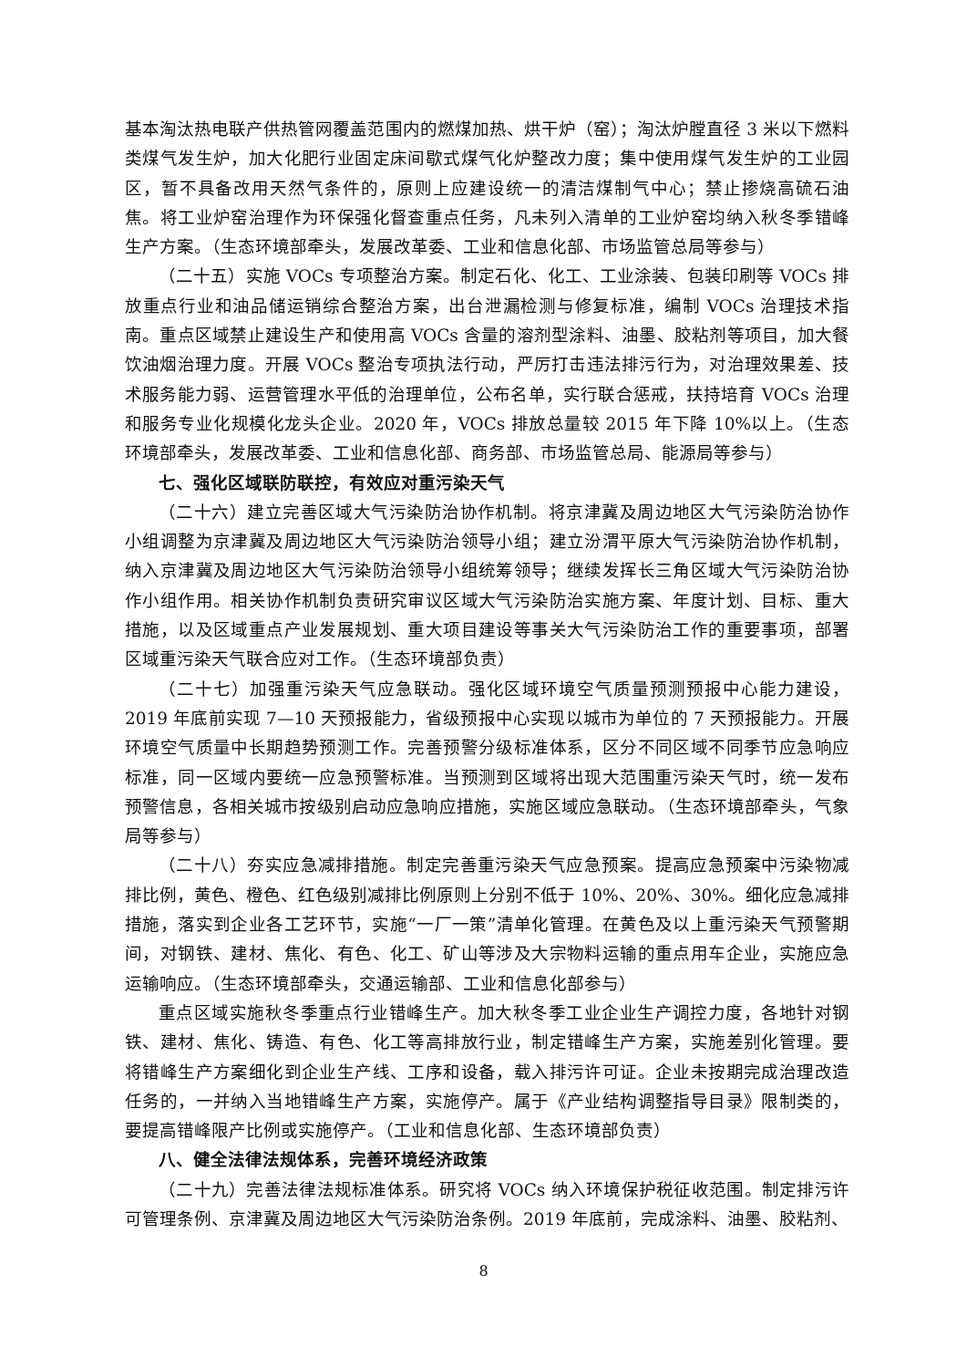基本淘汰热电联产供热管网覆盖范围内的燃煤加热、烘干炉（窑）；淘汰炉膛直径 3 米以下燃料类煤气发生炉，加大化肥行业固定床间歇式煤气化炉整改力度；集中使用煤气发生炉的工业园区，暂不具备改用天然气条件的，原则上应建设统一的清洁煤制气中心；禁止掺烧高硫石油焦。将工业炉窑治理作为环保强化督查重点任务，凡未列入清单的工业炉窑均纳入秋冬季错峰生产方案。（生态环境部牵头，发展改革委、工业和信息化部、市场监管总局等参与）
（二十五）实施 VOCs 专项整治方案。制定石化、化工、工业涂装、包装印刷等 VOCs 排放重点行业和油品储运销综合整治方案，出台泄漏检测与修复标准，编制 VOCs 治理技术指南。重点区域禁止建设生产和使用高 VOCs 含量的溶剂型涂料、油墨、胶粘剂等项目，加大餐饮油烟治理力度。开展 VOCs 整治专项执法行动，严厉打击违法排污行为，对治理效果差、技术服务能力弱、运营管理水平低的治理单位，公布名单，实行联合惩戒，扶持培育 VOCs 治理和服务专业化规模化龙头企业。2020 年，VOCs 排放总量较 2015 年下降 10%以上。（生态环境部牵头，发展改革委、工业和信息化部、商务部、市场监管总局、能源局等参与）
七、强化区域联防联控，有效应对重污染天气
（二十六）建立完善区域大气污染防治协作机制。将京津冀及周边地区大气污染防治协作小组调整为京津冀及周边地区大气污染防治领导小组；建立汾渭平原大气污染防治协作机制，纳入京津冀及周边地区大气污染防治领导小组统筹领导；继续发挥长三角区域大气污染防治协作小组作用。相关协作机制负责研究审议区域大气污染防治实施方案、年度计划、目标、重大措施，以及区域重点产业发展规划、重大项目建设等事关大气污染防治工作的重要事项，部署区域重污染天气联合应对工作。（生态环境部负责）
（二十七）加强重污染天气应急联动。强化区域环境空气质量预测预报中心能力建设，2019 年底前实现 7—10 天预报能力，省级预报中心实现以城市为单位的 7 天预报能力。开展环境空气质量中长期趋势预测工作。完善预警分级标准体系，区分不同区域不同季节应急响应标准，同一区域内要统一应急预警标准。当预测到区域将出现大范围重污染天气时，统一发布预警信息，各相关城市按级别启动应急响应措施，实施区域应急联动。（生态环境部牵头，气象局等参与）
（二十八）夯实应急减排措施。制定完善重污染天气应急预案。提高应急预案中污染物减排比例，黄色、橙色、红色级别减排比例原则上分别不低于 10%、20%、30%。细化应急减排措施，落实到企业各工艺环节，实施“一厂一策”清单化管理。在黄色及以上重污染天气预警期间，对钢铁、建材、焦化、有色、化工、矿山等涉及大宗物料运输的重点用车企业，实施应急运输响应。（生态环境部牵头，交通运输部、工业和信息化部参与）
重点区域实施秋冬季重点行业错峰生产。加大秋冬季工业企业生产调控力度，各地针对钢铁、建材、焦化、铸造、有色、化工等高排放行业，制定错峰生产方案，实施差别化管理。要将错峰生产方案细化到企业生产线、工序和设备，载入排污许可证。企业未按期完成治理改造任务的，一并纳入当地错峰生产方案，实施停产。属于《产业结构调整指导目录》限制类的，要提高错峰限产比例或实施停产。（工业和信息化部、生态环境部负责）
八、健全法律法规体系，完善环境经济政策
（二十九）完善法律法规标准体系。研究将 VOCs 纳入环境保护税征收范围。制定排污许可管理条例、京津冀及周边地区大气污染防治条例。2019 年底前，完成涂料、油墨、胶粘剂、
8